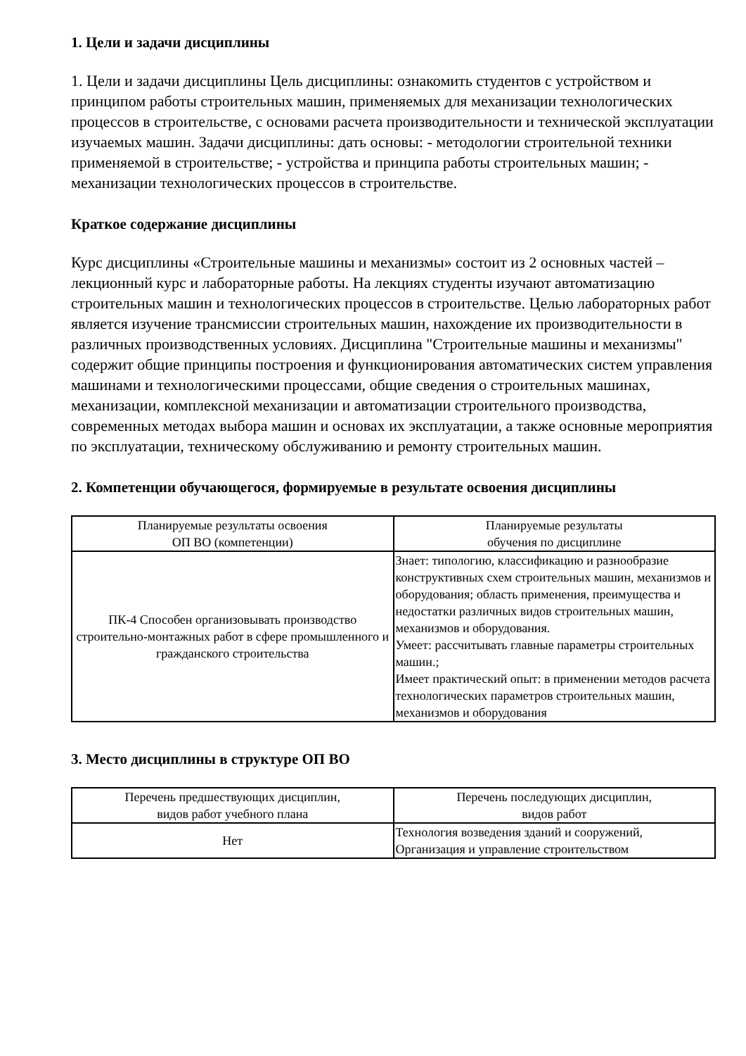1. Цели и задачи дисциплины
1. Цели и задачи дисциплины Цель дисциплины: ознакомить студентов с устройством и принципом работы строительных машин, применяемых для механизации технологических процессов в строительстве, с основами расчета производительности и технической эксплуатации изучаемых машин. Задачи дисциплины: дать основы: - методологии строительной техники применяемой в строительстве; - устройства и принципа работы строительных машин; - механизации технологических процессов в строительстве.
Краткое содержание дисциплины
Курс дисциплины «Строительные машины и механизмы» состоит из 2 основных частей – лекционный курс и лабораторные работы. На лекциях студенты изучают автоматизацию строительных машин и технологических процессов в строительстве. Целью лабораторных работ является изучение трансмиссии строительных машин, нахождение их производительности в различных производственных условиях. Дисциплина "Строительные машины и механизмы" содержит общие принципы построения и функционирования автоматических систем управления машинами и технологическими процессами, общие сведения о строительных машинах, механизации, комплексной механизации и автоматизации строительного производства, современных методах выбора машин и основах их эксплуатации, а также основные мероприятия по эксплуатации, техническому обслуживанию и ремонту строительных машин.
2. Компетенции обучающегося, формируемые в результате освоения дисциплины
| Планируемые результаты освоения ОП ВО (компетенции) | Планируемые результаты обучения по дисциплине |
| --- | --- |
| ПК-4 Способен организовывать производство строительно-монтажных работ в сфере промышленного и гражданского строительства | Знает: типологию, классификацию и разнообразие конструктивных схем строительных машин, механизмов и оборудования; область применения, преимущества и недостатки различных видов строительных машин, механизмов и оборудования. Умеет: рассчитывать главные параметры строительных машин.; Имеет практический опыт: в применении методов расчета технологических параметров строительных машин, механизмов и оборудования |
3. Место дисциплины в структуре ОП ВО
| Перечень предшествующих дисциплин, видов работ учебного плана | Перечень последующих дисциплин, видов работ |
| --- | --- |
| Нет | Технология возведения зданий и сооружений, Организация и управление строительством |